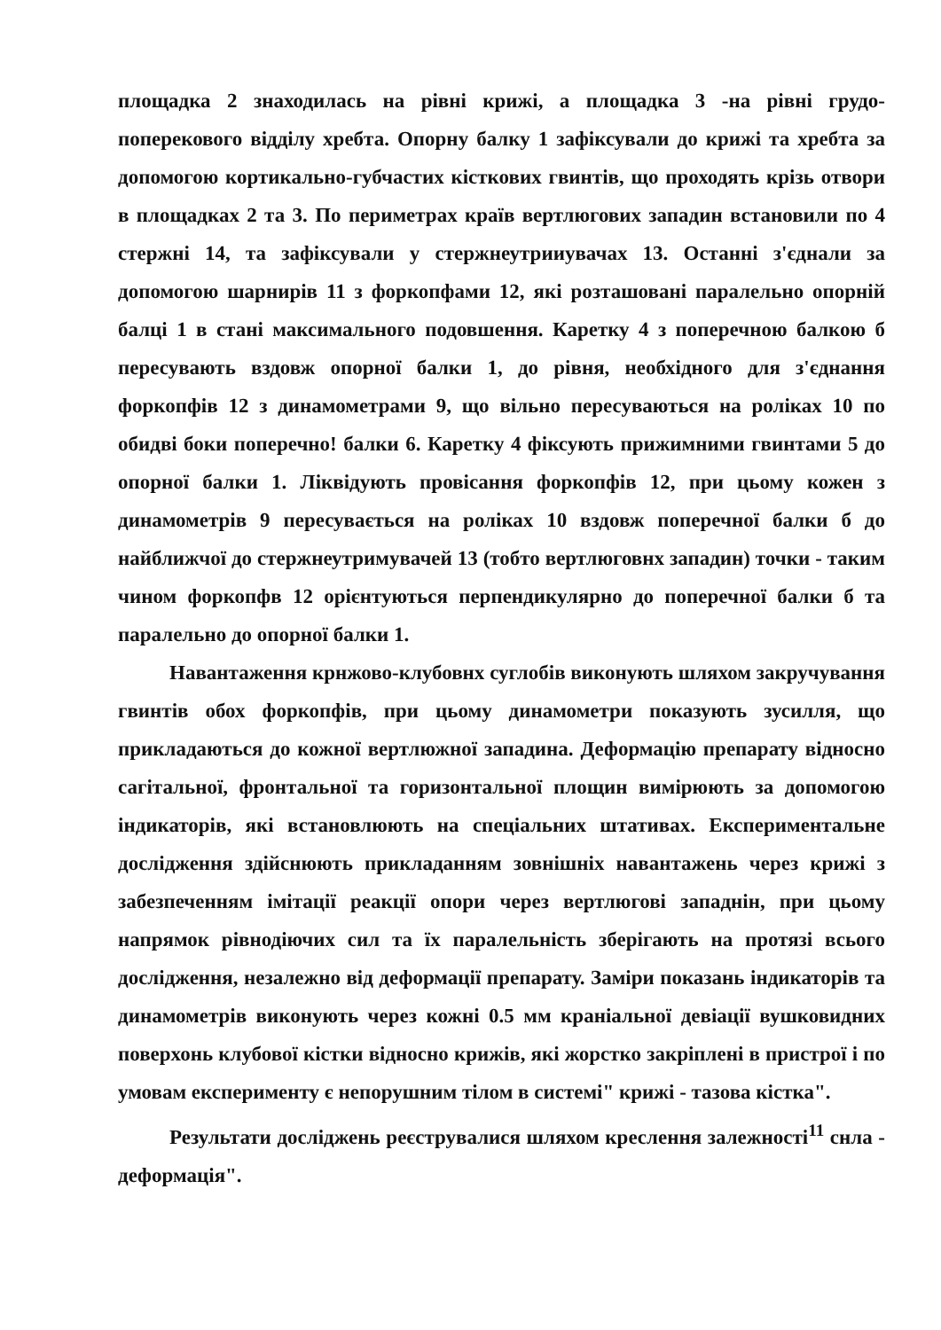площадка 2 знаходилась на рівні крижі, а площадка 3 -на рівні грудо-поперекового відділу хребта. Опорну балку 1 зафіксували до крижі та хребта за допомогою кортикально-губчастих кісткових гвинтів, що проходять крізь отвори в площадках 2 та 3. По периметрах країв вертлюгових западин встановили по 4 стержні 14, та зафіксували у стержнеутрииувачах 13. Останні з'єднали за допомогою шарнирів 11 з форкопфами 12, які розташовані паралельно опорній балці 1 в стані максимального подовшення. Каретку 4 з поперечною балкою б пересувають вздовж опорної балки 1, до рівня, необхідного для з'єднання форкопфів 12 з динамометрами 9, що вільно пересуваються на роліках 10 по обидві боки поперечно! балки 6. Каретку 4 фіксують прижимними гвинтами 5 до опорної балки 1. Ліквідують провісання форкопфів 12, при цьому кожен з динамометрів 9 пересувається на роліках 10 вздовж поперечної балки б до найближчої до стержнеутримувачей 13 (тобто вертлюговнх западин) точки - таким чином форкопфв 12 орієнтуються перпендикулярно до поперечної балки б та паралельно до опорної балки 1.
Навантаження крнжово-клубовнх суглобів виконують шляхом закручування гвинтів обох форкопфів, при цьому динамометри показують зусилля, що прикладаються до кожної вертлюжної западина. Деформацію препарату відносно сагітальної, фронтальної та горизонтальної площин вимірюють за допомогою індикаторів, які встановлюють на спеціальних штативах. Експериментальне дослідження здійснюють прикладанням зовнішніх навантажень через крижі з забезпеченням імітації реакції опори через вертлюгові западнін, при цьому напрямок рівнодіючих сил та їх паралельність зберігають на протязі всього дослідження, незалежно від деформації препарату. Заміри показань індикаторів та динамометрів виконують через кожні 0.5 мм краніальної девіації вушковидних поверхонь клубової кістки відносно крижів, які жорстко закріплені в пристрої і по умовам експерименту є непорушним тілом в системі" крижі - тазова кістка".
Результати досліджень реєструвалися шляхом креслення залежності<sup>11</sup> снла - деформація".